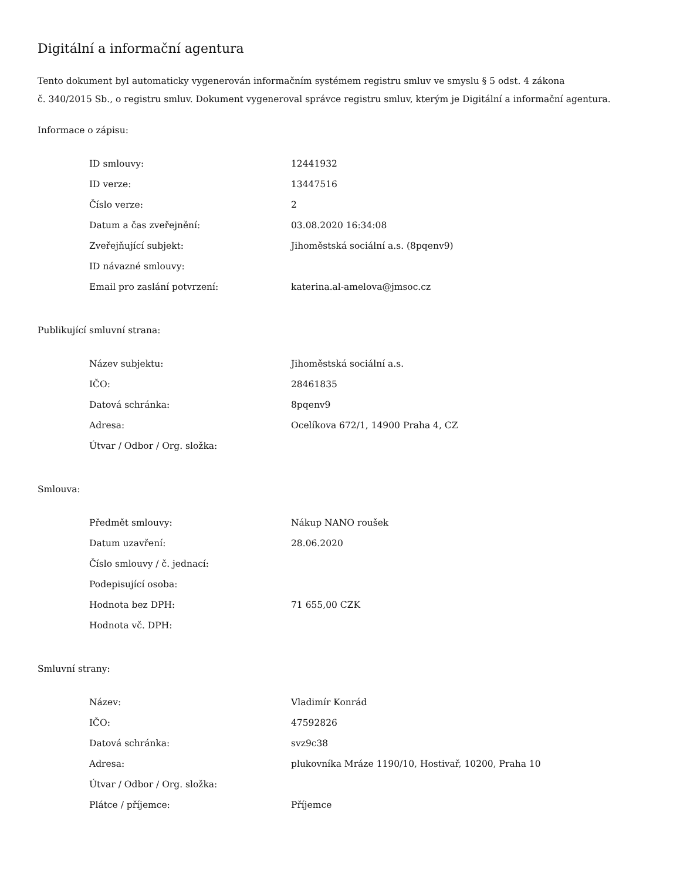Digitální a informační agentura
Tento dokument byl automaticky vygenerován informačním systémem registru smluv ve smyslu § 5 odst. 4 zákona
č. 340/2015 Sb., o registru smluv. Dokument vygeneroval správce registru smluv, kterým je Digitální a informační agentura.
Informace o zápisu:
| ID smlouvy: | 12441932 |
| ID verze: | 13447516 |
| Číslo verze: | 2 |
| Datum a čas zveřejnění: | 03.08.2020 16:34:08 |
| Zveřejňující subjekt: | Jihoměstská sociální a.s. (8pqenv9) |
| ID návazné smlouvy: | |
| Email pro zaslání potvrzení: | katerina.al-amelova@jmsoc.cz |
Publikující smluvní strana:
| Název subjektu: | Jihoměstská sociální a.s. |
| IČO: | 28461835 |
| Datová schránka: | 8pqenv9 |
| Adresa: | Ocelíkova 672/1, 14900 Praha 4, CZ |
| Útvar / Odbor / Org. složka: | |
Smlouva:
| Předmět smlouvy: | Nákup NANO roušek |
| Datum uzavření: | 28.06.2020 |
| Číslo smlouvy / č. jednací: | |
| Podepisující osoba: | |
| Hodnota bez DPH: | 71 655,00 CZK |
| Hodnota vč. DPH: | |
Smluvní strany:
| Název: | Vladimír Konrád |
| IČO: | 47592826 |
| Datová schránka: | svz9c38 |
| Adresa: | plukovníka Mráze 1190/10, Hostivař, 10200, Praha 10 |
| Útvar / Odbor / Org. složka: | |
| Plátce / příjemce: | Příjemce |